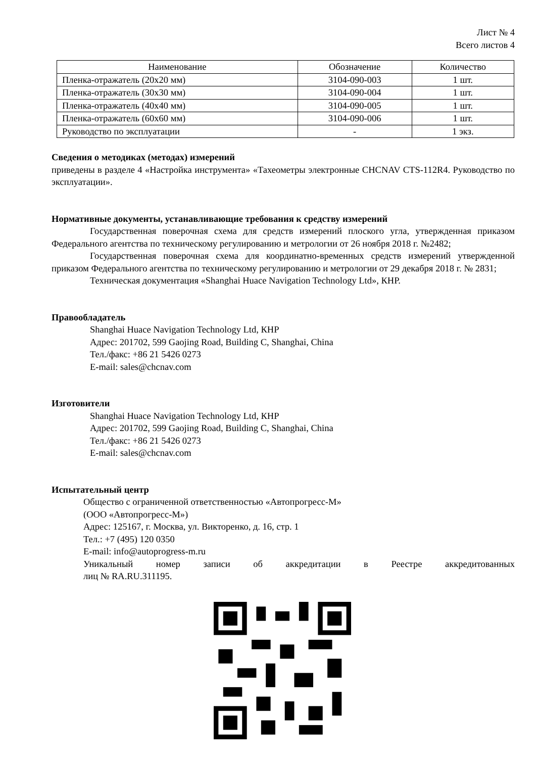Лист № 4
Всего листов 4
| Наименование | Обозначение | Количество |
| --- | --- | --- |
| Пленка-отражатель (20х20 мм) | 3104-090-003 | 1 шт. |
| Пленка-отражатель (30х30 мм) | 3104-090-004 | 1 шт. |
| Пленка-отражатель (40х40 мм) | 3104-090-005 | 1 шт. |
| Пленка-отражатель (60х60 мм) | 3104-090-006 | 1 шт. |
| Руководство по эксплуатации | - | 1 экз. |
Сведения о методиках (методах) измерений
приведены в разделе 4 «Настройка инструмента» «Тахеометры электронные CHCNAV CTS-112R4. Руководство по эксплуатации».
Нормативные документы, устанавливающие требования к средству измерений
Государственная поверочная схема для средств измерений плоского угла, утвержденная приказом Федерального агентства по техническому регулированию и метрологии от 26 ноября 2018 г. №2482;
Государственная поверочная схема для координатно-временных средств измерений утвержденной приказом Федерального агентства по техническому регулированию и метрологии от 29 декабря 2018 г. № 2831;
Техническая документация «Shanghai Huace Navigation Technology Ltd», КНР.
Правообладатель
Shanghai Huace Navigation Technology Ltd, КНР
Адрес: 201702, 599 Gaojing Road, Building C, Shanghai, China
Тел./факс: +86 21 5426 0273
E-mail: sales@chcnav.com
Изготовители
Shanghai Huace Navigation Technology Ltd, КНР
Адрес: 201702, 599 Gaojing Road, Building C, Shanghai, China
Тел./факс: +86 21 5426 0273
E-mail: sales@chcnav.com
Испытательный центр
Общество с ограниченной ответственностью «Автопрогресс-М»
(ООО «Автопрогресс-М»)
Адрес: 125167, г. Москва, ул. Викторенко, д. 16, стр. 1
Тел.: +7 (495) 120 0350
E-mail: info@autoprogress-m.ru
Уникальный номер записи об аккредитации в Реестре аккредитованных
лиц № RA.RU.311195.